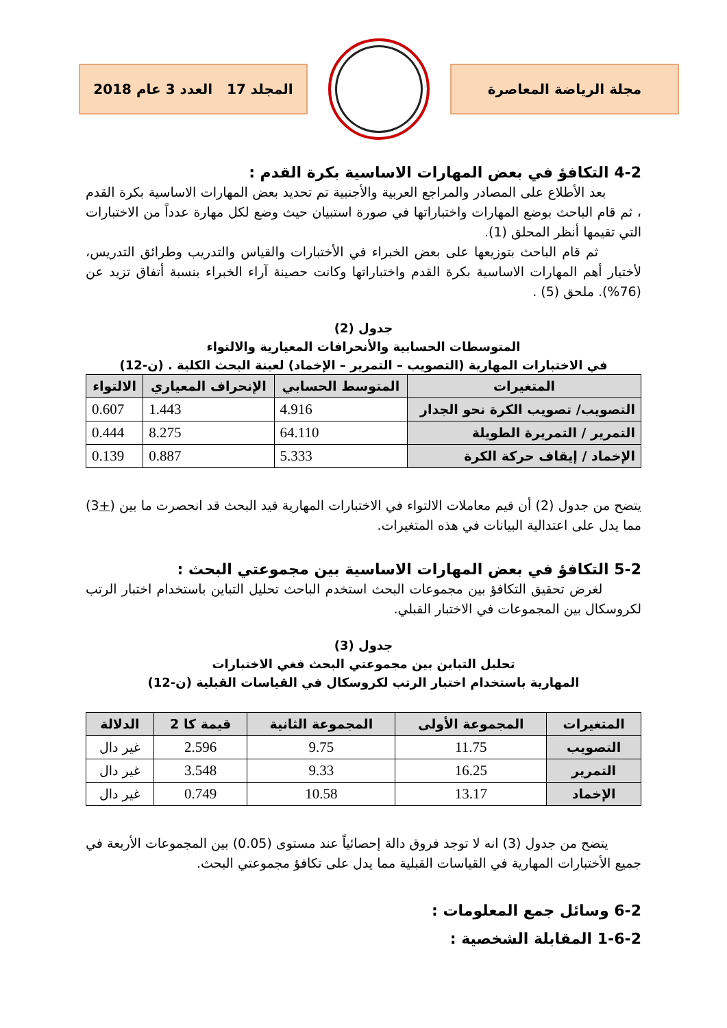مجلة الرياضة المعاصرة
المجلد 17 العدد 3 عام 2018
4-2 التكافؤ في بعض المهارات الاساسية بكرة القدم :
بعد الأطلاع على المصادر والمراجع العربية والأجنبية تم تحديد بعض المهارات الاساسية بكرة القدم ، ثم قام الباحث بوضع المهارات واختباراتها في صورة استبيان حيث وضع لكل مهارة عدداً من الاختبارات التي تقيمها أنظر المحلق (1).
ثم قام الباحث بتوزيعها على بعض الخبراء في الأختبارات والقياس والتدريب وطرائق التدريس، لأختيار أهم المهارات الاساسية بكرة القدم واختباراتها وكانت حصينة آراء الخبراء بنسبة أتفاق تزيد عن (76%). ملحق (5) .
جدول (2)
المتوسطات الحسابية والأنحرافات المعيارية والالتواء
في الاختبارات المهارية (التصويب – التمرير – الإخماد) لعينة البحث الكلية . (ن-12)
| المتغيرات | المتوسط الحسابي | الإنحراف المعياري | الالتواء |
| --- | --- | --- | --- |
| التصويب/ تصويب الكرة نحو الجدار | 4.916 | 1.443 | 0.607 |
| التمرير / التمريرة الطويلة | 64.110 | 8.275 | 0.444 |
| الإخماد / إيقاف حركة الكرة | 5.333 | 0.887 | 0.139 |
يتضح من جدول (2) أن قيم معاملات الالتواء في الاختبارات المهارية قيد البحث قد انحصرت ما بين (+3) مما يدل على اعتدالية البيانات في هذه المتغيرات.
5-2 التكافؤ في بعض المهارات الاساسية بين مجموعتي البحث :
لغرض تحقيق التكافؤ بين مجموعات البحث استخدم الباحث تحليل التباين باستخدام اختبار الرتب لكروسكال بين المجموعات في الاختبار القبلي.
جدول (3)
تحليل التباين بين مجموعتي البحث فغي الاختبارات
المهارية باستخدام اختبار الرتب لكروسكال في القياسات القبلية (ن-12)
| المتغيرات | المجموعة الأولى | المجموعة الثانية | قيمة كا 2 | الدلالة |
| --- | --- | --- | --- | --- |
| التصويب | 11.75 | 9.75 | 2.596 | غير دال |
| التمرير | 16.25 | 9.33 | 3.548 | غير دال |
| الإخماد | 13.17 | 10.58 | 0.749 | غير دال |
يتضح من جدول (3) انه لا توجد فروق دالة إحصائياً عند مستوى (0.05) بين المجموعات الأربعة في جميع الأختبارات المهارية في القياسات القبلية مما يدل على تكافؤ مجموعتي البحث.
6-2 وسائل جمع المعلومات :
1-6-2 المقابلة الشخصية :